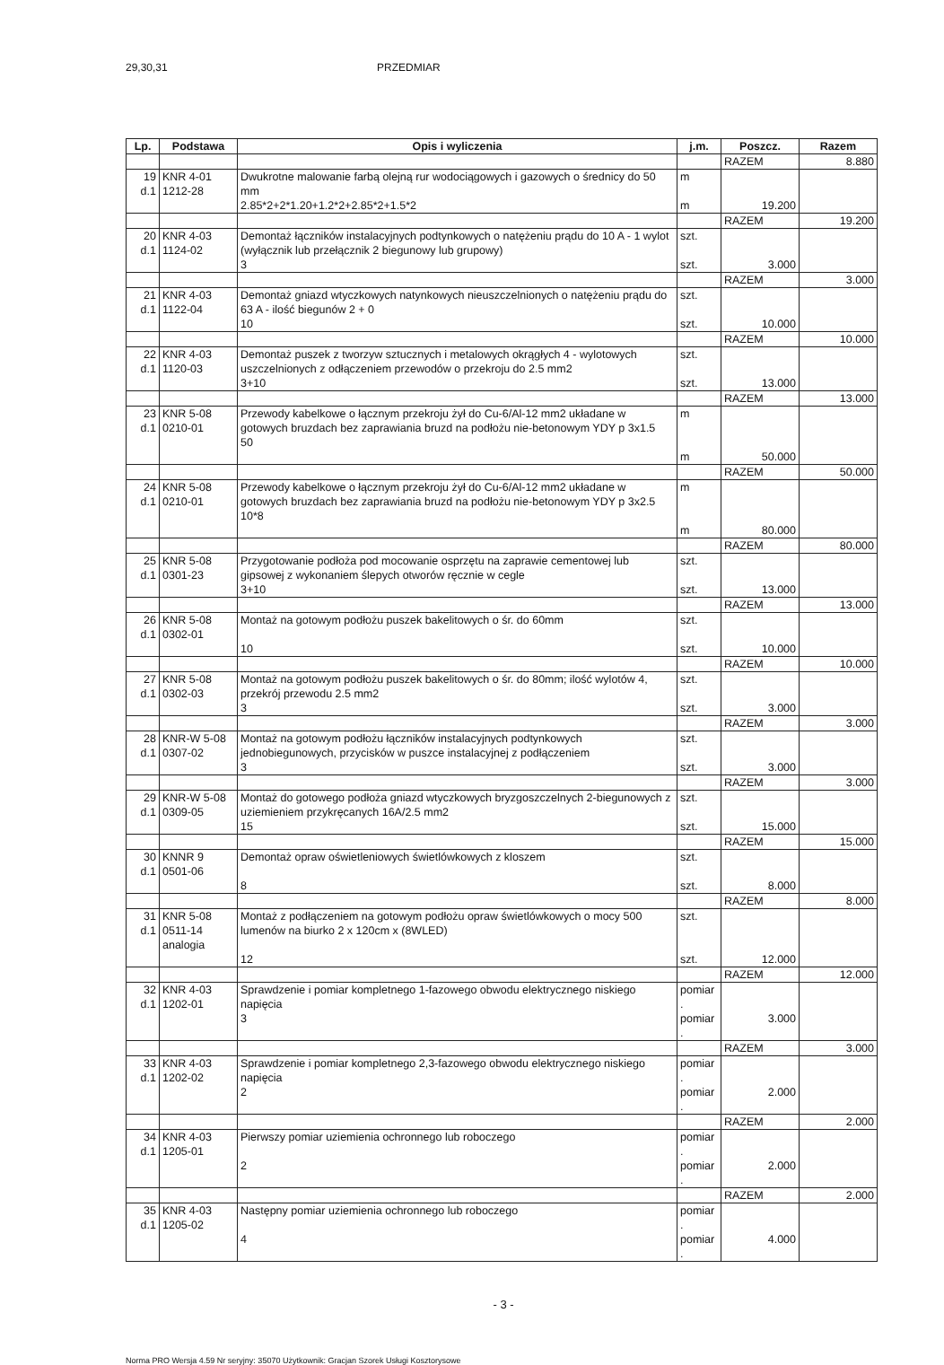29,30,31 PRZEDMIAR
| Lp. | Podstawa | Opis i wyliczenia | j.m. | Poszcz. | Razem |
| --- | --- | --- | --- | --- | --- |
| | | | | RAZEM | 8.880 |
| 19 d.1 | KNR 4-01 1212-28 | Dwukrotne malowanie farbą olejną rur wodociągowych i gazowych o średnicy do 50 mm 2.85*2+2*1.20+1.2*2+2.85*2+1.5*2 | m m | 19.200 | |
| | | | | RAZEM | 19.200 |
| 20 d.1 | KNR 4-03 1124-02 | Demontaż łączników instalacyjnych podtynkowych o natężeniu prądu do 10 A - 1 wylot (wyłącznik lub przełącznik 2 biegunowy lub grupowy) 3 | szt. szt. | 3.000 | |
| | | | | RAZEM | 3.000 |
| 21 d.1 | KNR 4-03 1122-04 | Demontaż gniazd wtyczkowych natynkowych nieuszczelnionych o natężeniu prądu do 63 A - ilość biegunów 2 + 0 10 | szt. szt. | 10.000 | |
| | | | | RAZEM | 10.000 |
| 22 d.1 | KNR 4-03 1120-03 | Demontaż puszek z tworzyw sztucznych i metalowych okrągłych 4 - wylotowych uszczelnionych z odłączeniem przewodów o przekroju do 2.5 mm2 3+10 | szt. szt. | 13.000 | |
| | | | | RAZEM | 13.000 |
| 23 d.1 | KNR 5-08 0210-01 | Przewody kabelkowe o łącznym przekroju żył do Cu-6/Al-12 mm2 układane w gotowych bruzdach bez zaprawiania bruzd na podłożu nie-betonowym YDY p 3x1.5 50 | m m | 50.000 | |
| | | | | RAZEM | 50.000 |
| 24 d.1 | KNR 5-08 0210-01 | Przewody kabelkowe o łącznym przekroju żył do Cu-6/Al-12 mm2 układane w gotowych bruzdach bez zaprawiania bruzd na podłożu nie-betonowym YDY p 3x2.5 10*8 | m m | 80.000 | |
| | | | | RAZEM | 80.000 |
| 25 d.1 | KNR 5-08 0301-23 | Przygotowanie podłoża pod mocowanie osprzętu na zaprawie cementowej lub gipsowej z wykonaniem ślepych otworów ręcznie w cegle 3+10 | szt. szt. | 13.000 | |
| | | | | RAZEM | 13.000 |
| 26 d.1 | KNR 5-08 0302-01 | Montaż na gotowym podłożu puszek bakelitowych o śr. do 60mm 10 | szt. szt. | 10.000 | |
| | | | | RAZEM | 10.000 |
| 27 d.1 | KNR 5-08 0302-03 | Montaż na gotowym podłożu puszek bakelitowych o śr. do 80mm; ilość wylotów 4, przekrój przewodu 2.5 mm2 3 | szt. szt. | 3.000 | |
| | | | | RAZEM | 3.000 |
| 28 d.1 | KNR-W 5-08 0307-02 | Montaż na gotowym podłożu łączników instalacyjnych podtynkowych jednobiegunowych, przycisków w puszce instalacyjnej z podłączeniem 3 | szt. szt. | 3.000 | |
| | | | | RAZEM | 3.000 |
| 29 d.1 | KNR-W 5-08 0309-05 | Montaż do gotowego podłoża gniazd wtyczkowych bryzgoszczelnych 2-biegunowych z uziemieniem przykręcanych 16A/2.5 mm2 15 | szt. szt. | 15.000 | |
| | | | | RAZEM | 15.000 |
| 30 d.1 | KNNR 9 0501-06 | Demontaż opraw oświetleniowych świetlówkowych z kloszem 8 | szt. szt. | 8.000 | |
| | | | | RAZEM | 8.000 |
| 31 d.1 | KNR 5-08 0511-14 analogia | Montaż z podłączeniem na gotowym podłożu opraw świetlówkowych o mocy 500 lumenów na biurko 2 x 120cm x (8WLED) 12 | szt. szt. | 12.000 | |
| | | | | RAZEM | 12.000 |
| 32 d.1 | KNR 4-03 1202-01 | Sprawdzenie i pomiar kompletnego 1-fazowego obwodu elektrycznego niskiego napięcia 3 | pomiar . pomiar . | 3.000 | |
| | | | | RAZEM | 3.000 |
| 33 d.1 | KNR 4-03 1202-02 | Sprawdzenie i pomiar kompletnego 2,3-fazowego obwodu elektrycznego niskiego napięcia 2 | pomiar . pomiar . | 2.000 | |
| | | | | RAZEM | 2.000 |
| 34 d.1 | KNR 4-03 1205-01 | Pierwszy pomiar uziemienia ochronnego lub roboczego 2 | pomiar . pomiar . | 2.000 | |
| | | | | RAZEM | 2.000 |
| 35 d.1 | KNR 4-03 1205-02 | Następny pomiar uziemienia ochronnego lub roboczego 4 | pomiar . pomiar . | 4.000 | |
- 3 -
Norma PRO Wersja 4.59 Nr seryjny: 35070 Użytkownik: Gracjan Szorek Usługi Kosztorysowe